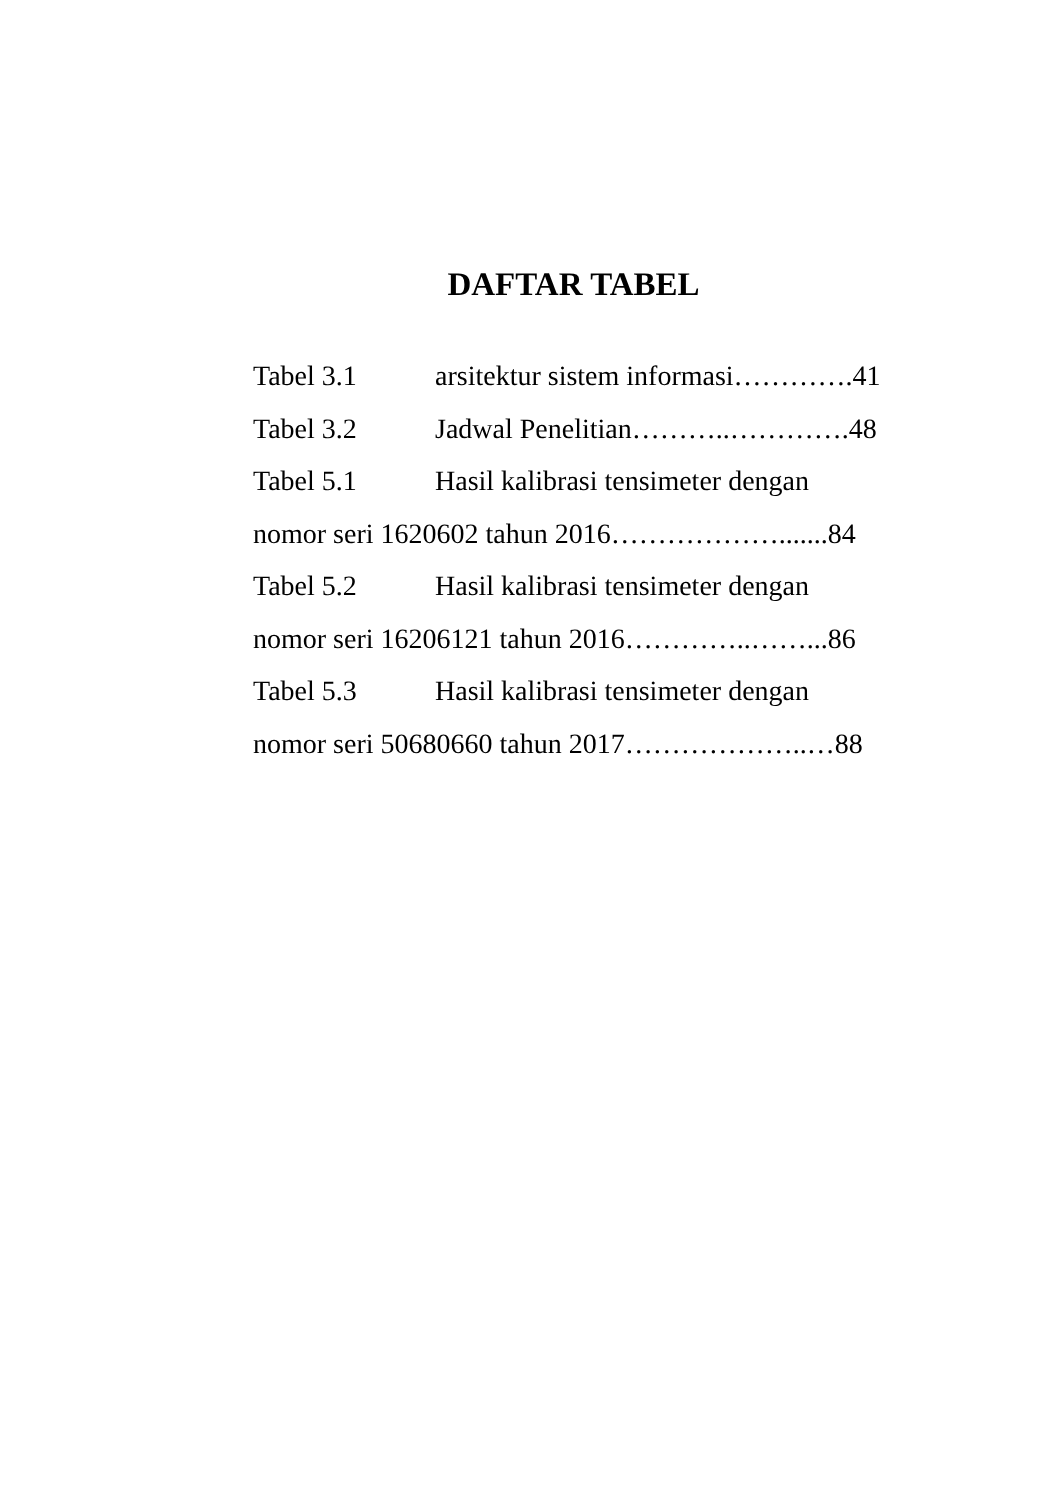DAFTAR TABEL
Tabel 3.1 arsitektur sistem informasi………….41
Tabel 3.2 Jadwal Penelitian………..………….48
Tabel 5.1 Hasil kalibrasi tensimeter dengan
nomor seri 1620602 tahun 2016……………….......84
Tabel 5.2 Hasil kalibrasi tensimeter dengan
nomor seri 16206121 tahun 2016…………..……...86
Tabel 5.3 Hasil kalibrasi tensimeter dengan
nomor seri 50680660 tahun 2017………………..…88